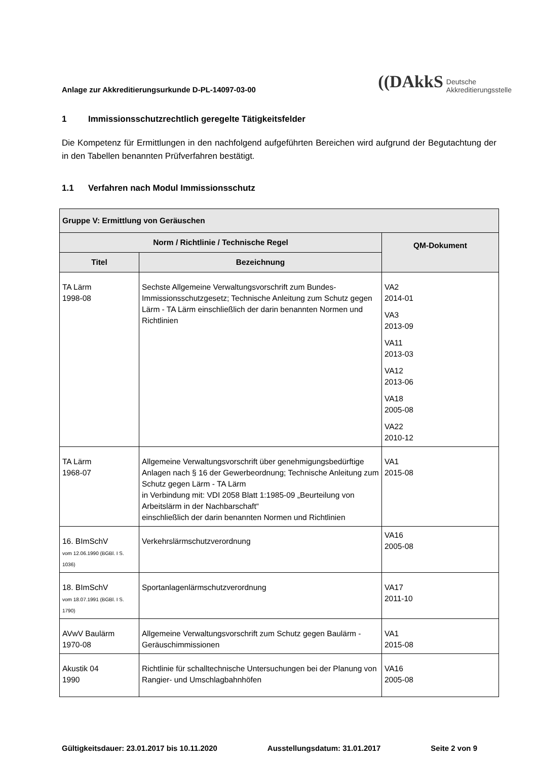Anlage zur Akkreditierungsurkunde D-PL-14097-03-00
((DAkkS
Deutsche
Akkreditierungsstelle
1 Immissionsschutzrechtlich geregelte Tätigkeitsfelder
Die Kompetenz für Ermittlungen in den nachfolgend aufgeführten Bereichen wird aufgrund der Begutachtung der in den Tabellen benannten Prüfverfahren bestätigt.
1.1 Verfahren nach Modul Immissionsschutz
| Gruppe V: Ermittlung von Geräuschen | | |
| --- | --- | --- |
| Norm / Richtlinie / Technische Regel | | QM-Dokument |
| Titel | Bezeichnung | |
| TA Lärm 1998-08 | Sechste Allgemeine Verwaltungsvorschrift zum Bundes-Immissionsschutzgesetz; Technische Anleitung zum Schutz gegen Lärm - TA Lärm einschließlich der darin benannten Normen und Richtlinien | VA2 2014-01 VA3 2013-09 VA11 2013-03 VA12 2013-06 VA18 2005-08 VA22 2010-12 |
| TA Lärm 1968-07 | Allgemeine Verwaltungsvorschrift über genehmigungsbedürftige Anlagen nach § 16 der Gewerbeordnung; Technische Anleitung zum Schutz gegen Lärm - TA Lärm in Verbindung mit: VDI 2058 Blatt 1:1985-09 „Beurteilung von Arbeitslärm in der Nachbarschaft“ einschließlich der darin benannten Normen und Richtlinien | VA1 2015-08 |
| 16. BImSchV vom 12.06.1990 (BGBl. I S. 1036) | Verkehrslärmschutzverordnung | VA16 2005-08 |
| 18. BImSchV vom 18.07.1991 (BGBl. I S. 1790) | Sportanlagenlärmschutzverordnung | VA17 2011-10 |
| AVwV Baulärm 1970-08 | Allgemeine Verwaltungsvorschrift zum Schutz gegen Baulärm - Geräuschimmissionen | VA1 2015-08 |
| Akustik 04 1990 | Richtlinie für schalltechnische Untersuchungen bei der Planung von Rangier- und Umschlagbahnhöfen | VA16 2005-08 |
Gültigkeitsdauer: 23.01.2017 bis 10.11.2020 Ausstellungsdatum: 31.01.2017 Seite 2 von 9